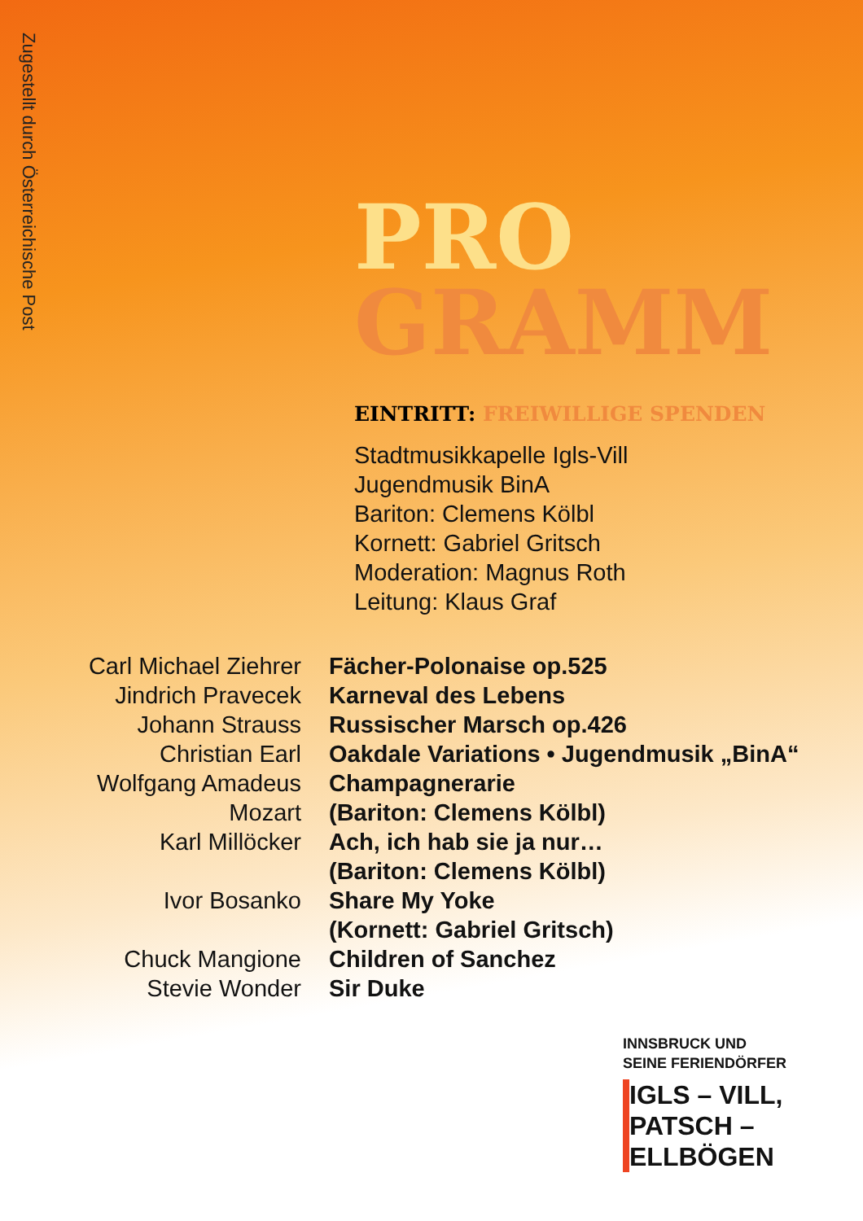Zugestellt durch Österreichische Post
PRO
GRAMM
EINTRITT: FREIWILLIGE SPENDEN
Stadtmusikkapelle Igls-Vill
Jugendmusik BinA
Bariton: Clemens Kölbl
Kornett: Gabriel Gritsch
Moderation: Magnus Roth
Leitung: Klaus Graf
| Carl Michael Ziehrer | Fächer-Polonaise op.525 |
| Jindrich Pravecek | Karneval des Lebens |
| Johann Strauss | Russischer Marsch op.426 |
| Christian Earl | Oakdale Variations • Jugendmusik „BinA“ |
| Wolfgang Amadeus Mozart | Champagnerarie (Bariton: Clemens Kölbl) |
| Karl Millöcker | Ach, ich hab sie ja nur… (Bariton: Clemens Kölbl) |
| Ivor Bosanko | Share My Yoke (Kornett: Gabriel Gritsch) |
| Chuck Mangione | Children of Sanchez |
| Stevie Wonder | Sir Duke |
INNSBRUCK UND
SEINE FERIENDÖRFER
IGLS – VILL,
PATSCH –
ELLBÖGEN